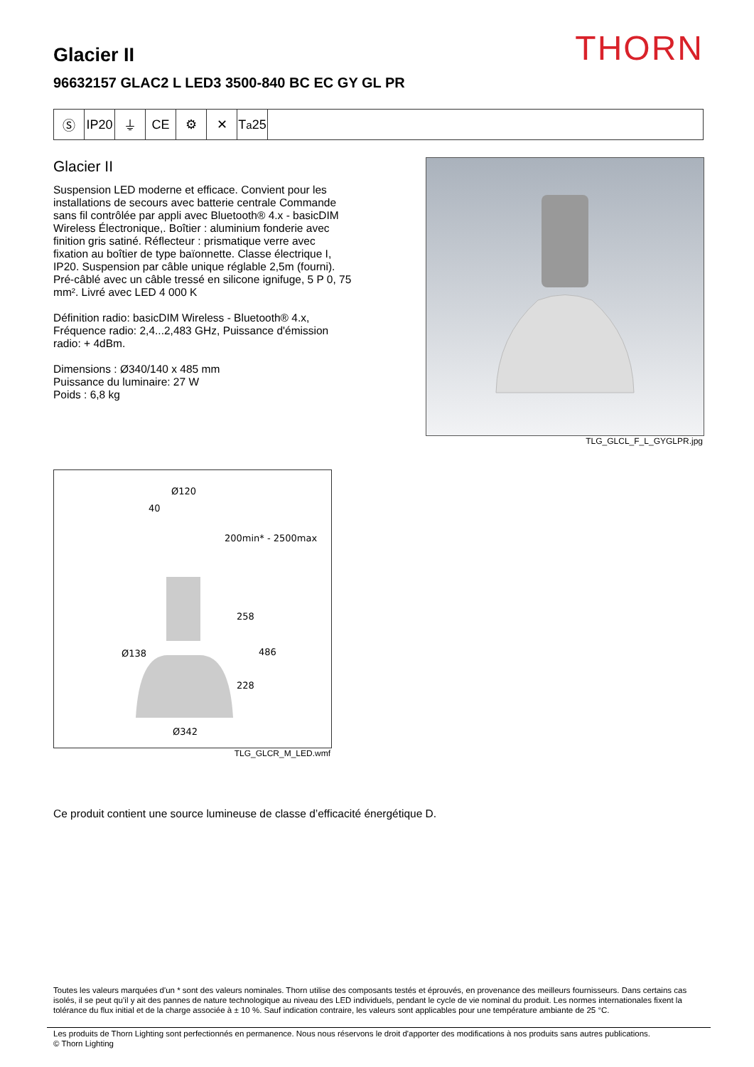THORN Glacier II
96632157 GLAC2 L LED3 3500-840 BC EC GY GL PR
Ⓢ IP20
⏚ CE ⚙ ✕ T<sub>a</sub>25
Glacier II
Suspension LED moderne et efficace. Convient pour les installations de secours avec batterie centrale Commande sans fil contrôlée par appli avec Bluetooth® 4.x - basicDIM Wireless Électronique,. Boîtier : aluminium fonderie avec finition gris satiné. Réflecteur : prismatique verre avec fixation au boîtier de type baïonnette. Classe électrique I, IP20. Suspension par câble unique réglable 2,5m (fourni). Pré-câblé avec un câble tressé en silicone ignifuge, 5 P 0, 75 mm². Livré avec LED 4 000 K
Définition radio: basicDIM Wireless - Bluetooth® 4.x, Fréquence radio: 2,4...2,483 GHz, Puissance d'émission radio: + 4dBm.
Dimensions : Ø340/140 x 485 mm
Puissance du luminaire: 27 W
Poids : 6,8 kg
TLG_GLCL_F_L_GYGLPR.jpg
Ø120
40
200min* - 2500max
258
486
Ø138
228
Ø342
TLG_GLCR_M_LED.wmf
Ce produit contient une source lumineuse de classe d’efficacité énergétique D.
Toutes les valeurs marquées d'un * sont des valeurs nominales. Thorn utilise des composants testés et éprouvés, en provenance des meilleurs fournisseurs. Dans certains cas isolés, il se peut qu’il y ait des pannes de nature technologique au niveau des LED individuels, pendant le cycle de vie nominal du produit. Les normes internationales fixent la tolérance du flux initial et de la charge associée à ± 10 %. Sauf indication contraire, les valeurs sont applicables pour une température ambiante de 25 °C.
Les produits de Thorn Lighting sont perfectionnés en permanence. Nous nous réservons le droit d'apporter des modifications à nos produits sans autres publications.
© Thorn Lighting